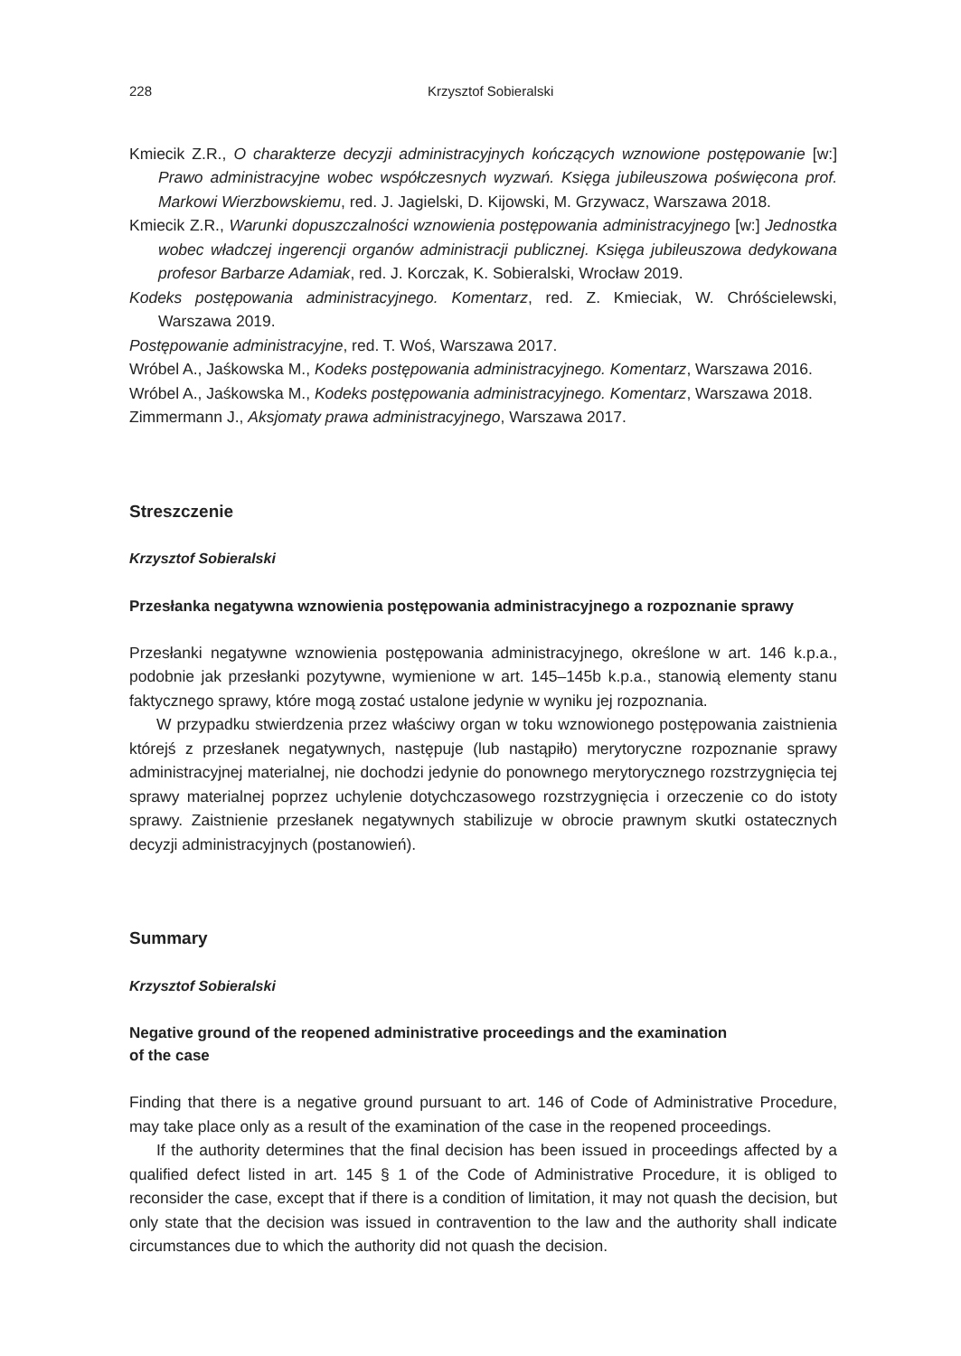228 Krzysztof Sobieralski
Kmiecik Z.R., O charakterze decyzji administracyjnych kończących wznowione postępowanie [w:] Prawo administracyjne wobec współczesnych wyzwań. Księga jubileuszowa poświęcona prof. Markowi Wierzbowskiemu, red. J. Jagielski, D. Kijowski, M. Grzywacz, Warszawa 2018.
Kmiecik Z.R., Warunki dopuszczalności wznowienia postępowania administracyjnego [w:] Jednostka wobec władczej ingerencji organów administracji publicznej. Księga jubileuszowa dedykowana profesor Barbarze Adamiak, red. J. Korczak, K. Sobieralski, Wrocław 2019.
Kodeks postępowania administracyjnego. Komentarz, red. Z. Kmieciak, W. Chróścielewski, Warszawa 2019.
Postępowanie administracyjne, red. T. Woś, Warszawa 2017.
Wróbel A., Jaśkowska M., Kodeks postępowania administracyjnego. Komentarz, Warszawa 2016.
Wróbel A., Jaśkowska M., Kodeks postępowania administracyjnego. Komentarz, Warszawa 2018.
Zimmermann J., Aksjomaty prawa administracyjnego, Warszawa 2017.
Streszczenie
Krzysztof Sobieralski
Przesłanka negatywna wznowienia postępowania administracyjnego a rozpoznanie sprawy
Przesłanki negatywne wznowienia postępowania administracyjnego, określone w art. 146 k.p.a., podobnie jak przesłanki pozytywne, wymienione w art. 145–145b k.p.a., stanowią elementy stanu faktycznego sprawy, które mogą zostać ustalone jedynie w wyniku jej rozpoznania.
W przypadku stwierdzenia przez właściwy organ w toku wznowionego postępowania zaistnienia którejś z przesłanek negatywnych, następuje (lub nastąpiło) merytoryczne rozpoznanie sprawy administracyjnej materialnej, nie dochodzi jedynie do ponownego merytorycznego rozstrzygnięcia tej sprawy materialnej poprzez uchylenie dotychczasowego rozstrzygnięcia i orzeczenie co do istoty sprawy. Zaistnienie przesłanek negatywnych stabilizuje w obrocie prawnym skutki ostatecznych decyzji administracyjnych (postanowień).
Summary
Krzysztof Sobieralski
Negative ground of the reopened administrative proceedings and the examination
of the case
Finding that there is a negative ground pursuant to art. 146 of Code of Administrative Procedure, may take place only as a result of the examination of the case in the reopened proceedings.
If the authority determines that the final decision has been issued in proceedings affected by a qualified defect listed in art. 145 § 1 of the Code of Administrative Procedure, it is obliged to reconsider the case, except that if there is a condition of limitation, it may not quash the decision, but only state that the decision was issued in contravention to the law and the authority shall indicate circumstances due to which the authority did not quash the decision.